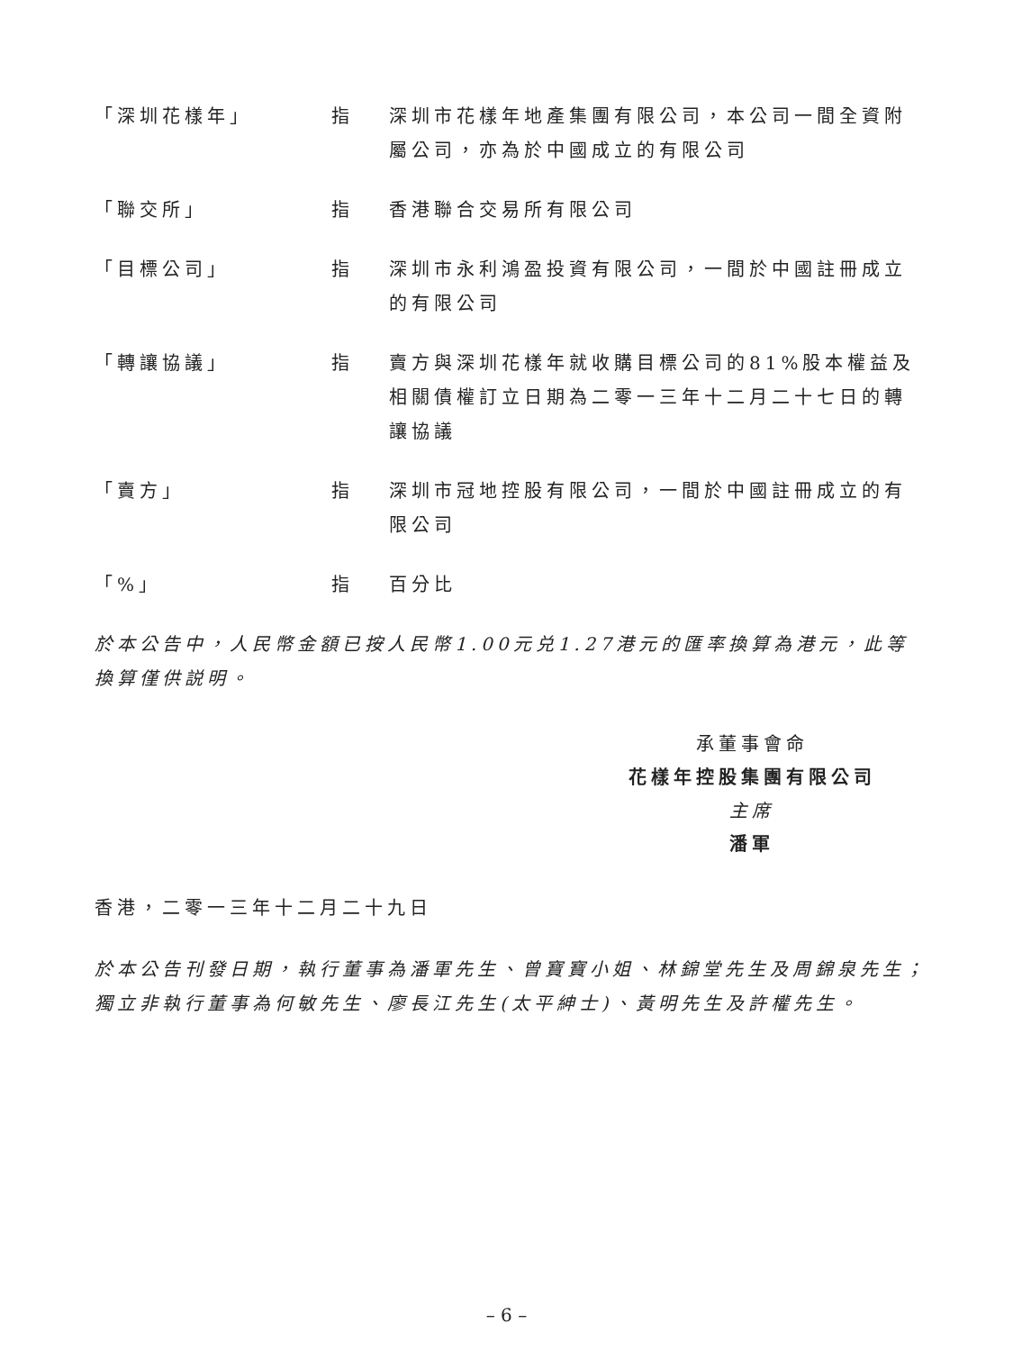| 「深圳花樣年」 | 指 | 深圳市花樣年地產集團有限公司，本公司一間全資附屬公司，亦為於中國成立的有限公司 |
| 「聯交所」 | 指 | 香港聯合交易所有限公司 |
| 「目標公司」 | 指 | 深圳市永利鴻盈投資有限公司，一間於中國註冊成立的有限公司 |
| 「轉讓協議」 | 指 | 賣方與深圳花樣年就收購目標公司的81%股本權益及相關債權訂立日期為二零一三年十二月二十七日的轉讓協議 |
| 「賣方」 | 指 | 深圳市冠地控股有限公司，一間於中國註冊成立的有限公司 |
| 「%」 | 指 | 百分比 |
於本公告中，人民幣金額已按人民幣1.00元兑1.27港元的匯率換算為港元，此等換算僅供説明。
承董事會命
花樣年控股集團有限公司
主席
潘軍
香港，二零一三年十二月二十九日
於本公告刊發日期，執行董事為潘軍先生、曾寶寶小姐、林錦堂先生及周錦泉先生；獨立非執行董事為何敏先生、廖長江先生(太平紳士)、黃明先生及許權先生。
– 6 –